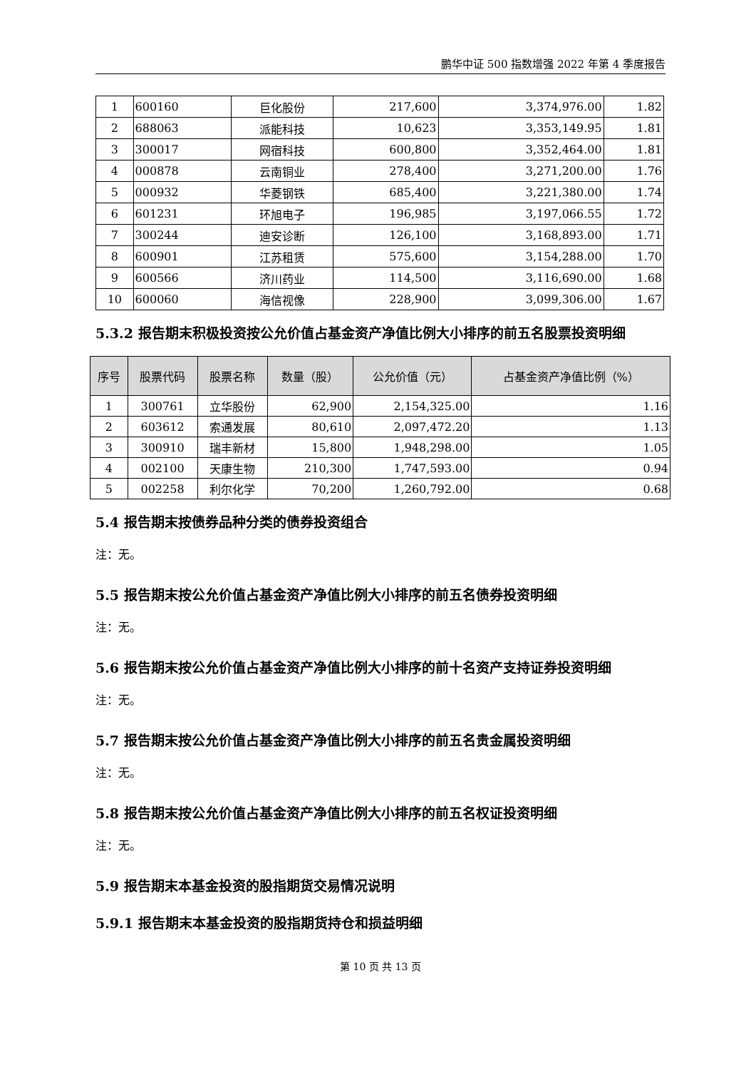鹏华中证 500 指数增强 2022 年第 4 季度报告
| 1 | 600160 | 巨化股份 | 217,600 | 3,374,976.00 | 1.82 |
| 2 | 688063 | 派能科技 | 10,623 | 3,353,149.95 | 1.81 |
| 3 | 300017 | 网宿科技 | 600,800 | 3,352,464.00 | 1.81 |
| 4 | 000878 | 云南铜业 | 278,400 | 3,271,200.00 | 1.76 |
| 5 | 000932 | 华菱钢铁 | 685,400 | 3,221,380.00 | 1.74 |
| 6 | 601231 | 环旭电子 | 196,985 | 3,197,066.55 | 1.72 |
| 7 | 300244 | 迪安诊断 | 126,100 | 3,168,893.00 | 1.71 |
| 8 | 600901 | 江苏租赁 | 575,600 | 3,154,288.00 | 1.70 |
| 9 | 600566 | 济川药业 | 114,500 | 3,116,690.00 | 1.68 |
| 10 | 600060 | 海信视像 | 228,900 | 3,099,306.00 | 1.67 |
5.3.2 报告期末积极投资按公允价值占基金资产净值比例大小排序的前五名股票投资明细
| 序号 | 股票代码 | 股票名称 | 数量（股） | 公允价值（元） | 占基金资产净值比例（%） |
| --- | --- | --- | --- | --- | --- |
| 1 | 300761 | 立华股份 | 62,900 | 2,154,325.00 | 1.16 |
| 2 | 603612 | 索通发展 | 80,610 | 2,097,472.20 | 1.13 |
| 3 | 300910 | 瑞丰新材 | 15,800 | 1,948,298.00 | 1.05 |
| 4 | 002100 | 天康生物 | 210,300 | 1,747,593.00 | 0.94 |
| 5 | 002258 | 利尔化学 | 70,200 | 1,260,792.00 | 0.68 |
5.4 报告期末按债券品种分类的债券投资组合
注：无。
5.5 报告期末按公允价值占基金资产净值比例大小排序的前五名债券投资明细
注：无。
5.6 报告期末按公允价值占基金资产净值比例大小排序的前十名资产支持证券投资明细
注：无。
5.7 报告期末按公允价值占基金资产净值比例大小排序的前五名贵金属投资明细
注：无。
5.8 报告期末按公允价值占基金资产净值比例大小排序的前五名权证投资明细
注：无。
5.9 报告期末本基金投资的股指期货交易情况说明
5.9.1 报告期末本基金投资的股指期货持仓和损益明细
第 10 页 共 13 页